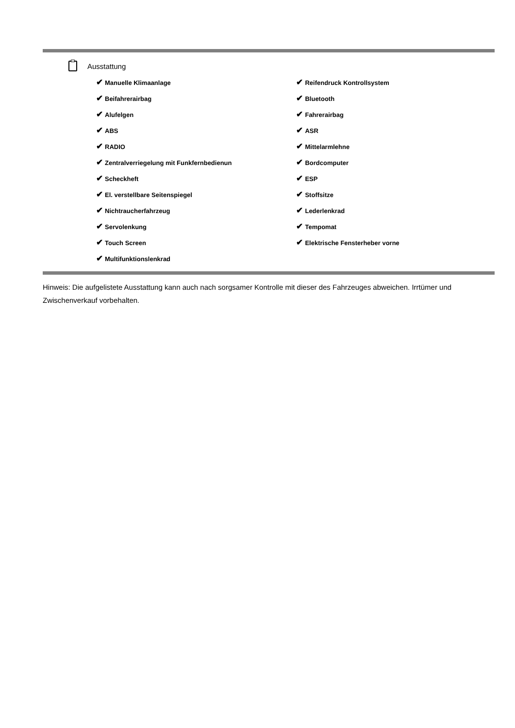Ausstattung
| ✔ Manuelle Klimaanlage | ✔ Reifendruck Kontrollsystem |
| ✔ Beifahrerairbag | ✔ Bluetooth |
| ✔ Alufelgen | ✔ Fahrerairbag |
| ✔ ABS | ✔ ASR |
| ✔ RADIO | ✔ Mittelarmlehne |
| ✔ Zentralverriegelung mit Funkfernbedienun | ✔ Bordcomputer |
| ✔ Scheckheft | ✔ ESP |
| ✔ El. verstellbare Seitenspiegel | ✔ Stoffsitze |
| ✔ Nichtraucherfahrzeug | ✔ Lederlenkrad |
| ✔ Servolenkung | ✔ Tempomat |
| ✔ Touch Screen | ✔ Elektrische Fensterheber vorne |
| ✔ Multifunktionslenkrad | |
Hinweis: Die aufgelistete Ausstattung kann auch nach sorgsamer Kontrolle mit dieser des Fahrzeuges abweichen. Irrtümer und Zwischenverkauf vorbehalten.